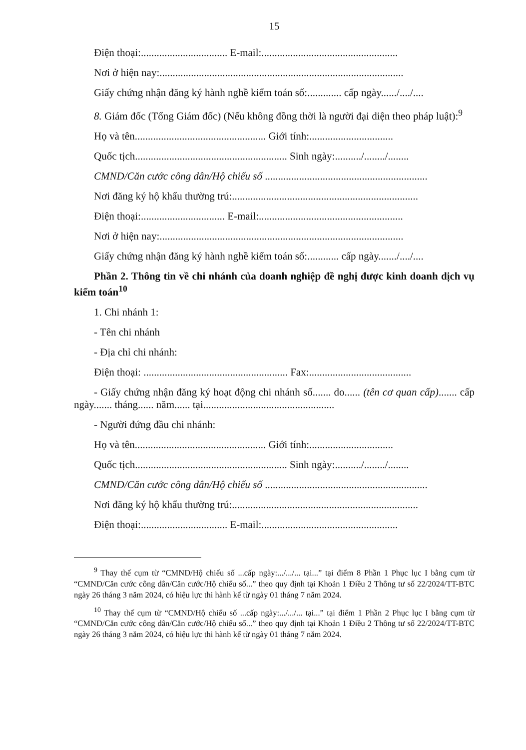15
Điện thoại:................................. E-mail:....................................................
Nơi ở hiện nay:.............................................................................................
Giấy chứng nhận đăng ký hành nghề kiểm toán số:............. cấp ngày....../..../....
8. Giám đốc (Tổng Giám đốc) (Nếu không đồng thời là người đại diện theo pháp luật):<sup>9</sup>
Họ và tên.................................................. Giới tính:................................
Quốc tịch.......................................................... Sinh ngày:........../......../........
CMND/Căn cước công dân/Hộ chiếu số ..............................................................
Nơi đăng ký hộ khẩu thường trú:.......................................................................
Điện thoại:................................ E-mail:.......................................................
Nơi ở hiện nay:.............................................................................................
Giấy chứng nhận đăng ký hành nghề kiểm toán số:............ cấp ngày......./..../....
Phần 2. Thông tin về chi nhánh của doanh nghiệp đề nghị được kinh doanh dịch vụ kiểm toán<sup>10</sup>
1. Chi nhánh 1:
- Tên chi nhánh
- Địa chỉ chi nhánh:
Điện thoại: ....................................................... Fax:.......................................
- Giấy chứng nhận đăng ký hoạt động chi nhánh số....... do...... (tên cơ quan cấp)....... cấp ngày....... tháng...... năm...... tại..................................................
- Người đứng đầu chi nhánh:
Họ và tên.................................................. Giới tính:................................
Quốc tịch.......................................................... Sinh ngày:........../......../........
CMND/Căn cước công dân/Hộ chiếu số ..............................................................
Nơi đăng ký hộ khẩu thường trú:.......................................................................
Điện thoại:................................. E-mail:....................................................
<sup>9</sup> Thay thế cụm từ “CMND/Hộ chiếu số ...cấp ngày:.../.../... tại...” tại điểm 8 Phần 1 Phục lục I bằng cụm từ “CMND/Căn cước công dân/Căn cước/Hộ chiếu số...” theo quy định tại Khoản 1 Điều 2 Thông tư số 22/2024/TT-BTC ngày 26 tháng 3 năm 2024, có hiệu lực thi hành kể từ ngày 01 tháng 7 năm 2024.
<sup>10</sup> Thay thế cụm từ “CMND/Hộ chiếu số ...cấp ngày:.../.../... tại...” tại điểm 1 Phần 2 Phục lục I bằng cụm từ “CMND/Căn cước công dân/Căn cước/Hộ chiếu số...” theo quy định tại Khoản 1 Điều 2 Thông tư số 22/2024/TT-BTC ngày 26 tháng 3 năm 2024, có hiệu lực thi hành kể từ ngày 01 tháng 7 năm 2024.